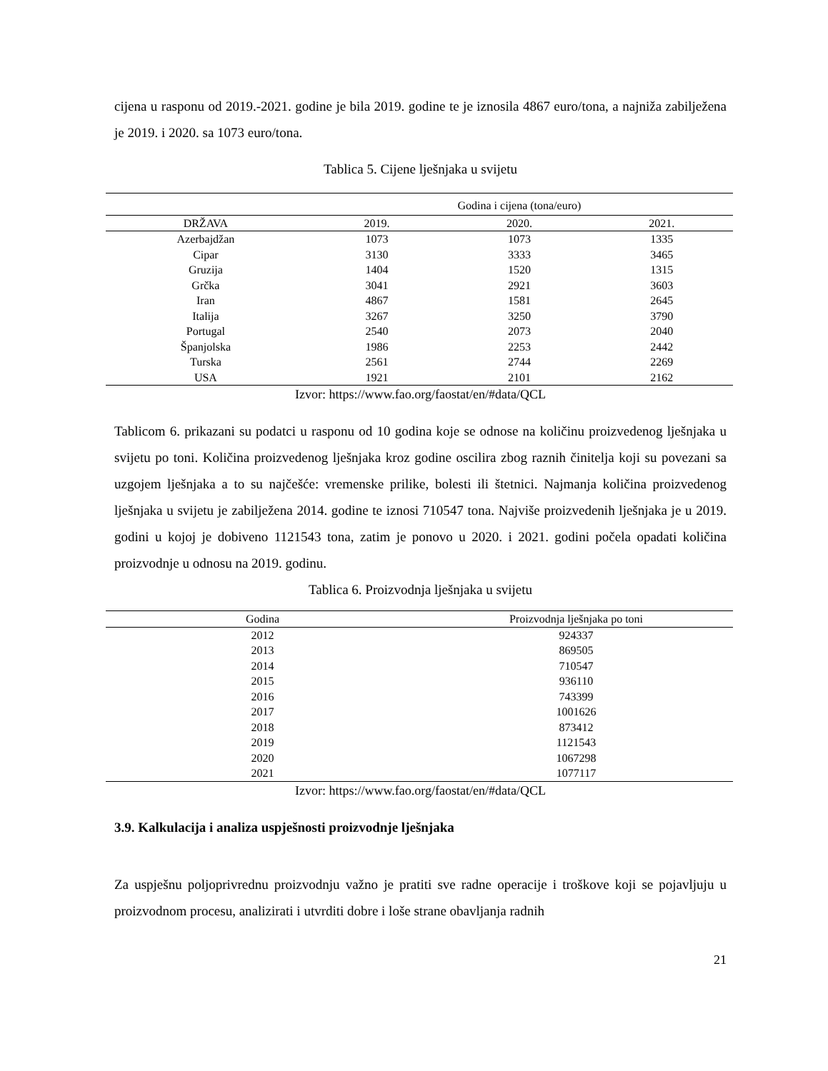cijena u rasponu od 2019.-2021. godine je bila 2019. godine te je iznosila 4867 euro/tona, a najniža zabilježena je 2019. i 2020. sa 1073 euro/tona.
Tablica 5. Cijene lješnjaka u svijetu
| | Godina i cijena (tona/euro) | | |
| --- | --- | --- | --- |
| DRŽAVA | 2019. | 2020. | 2021. |
| Azerbajdžan | 1073 | 1073 | 1335 |
| Cipar | 3130 | 3333 | 3465 |
| Gruzija | 1404 | 1520 | 1315 |
| Grčka | 3041 | 2921 | 3603 |
| Iran | 4867 | 1581 | 2645 |
| Italija | 3267 | 3250 | 3790 |
| Portugal | 2540 | 2073 | 2040 |
| Španjolska | 1986 | 2253 | 2442 |
| Turska | 2561 | 2744 | 2269 |
| USA | 1921 | 2101 | 2162 |
Izvor: https://www.fao.org/faostat/en/#data/QCL
Tablicom 6. prikazani su podatci u rasponu od 10 godina koje se odnose na količinu proizvedenog lješnjaka u svijetu po toni. Količina proizvedenog lješnjaka kroz godine oscilira zbog raznih činitelja koji su povezani sa uzgojem lješnjaka a to su najčešće: vremenske prilike, bolesti ili štetnici. Najmanja količina proizvedenog lješnjaka u svijetu je zabilježena 2014. godine te iznosi 710547 tona. Najviše proizvedenih lješnjaka je u 2019. godini u kojoj je dobiveno 1121543 tona, zatim je ponovo u 2020. i 2021. godini počela opadati količina proizvodnje u odnosu na 2019. godinu.
Tablica 6. Proizvodnja lješnjaka u svijetu
| Godina | Proizvodnja lješnjaka po toni |
| --- | --- |
| 2012 | 924337 |
| 2013 | 869505 |
| 2014 | 710547 |
| 2015 | 936110 |
| 2016 | 743399 |
| 2017 | 1001626 |
| 2018 | 873412 |
| 2019 | 1121543 |
| 2020 | 1067298 |
| 2021 | 1077117 |
Izvor: https://www.fao.org/faostat/en/#data/QCL
3.9. Kalkulacija i analiza uspješnosti proizvodnje lješnjaka
Za uspješnu poljoprivrednu proizvodnju važno je pratiti sve radne operacije i troškove koji se pojavljuju u proizvodnom procesu, analizirati i utvrditi dobre i loše strane obavljanja radnih
21